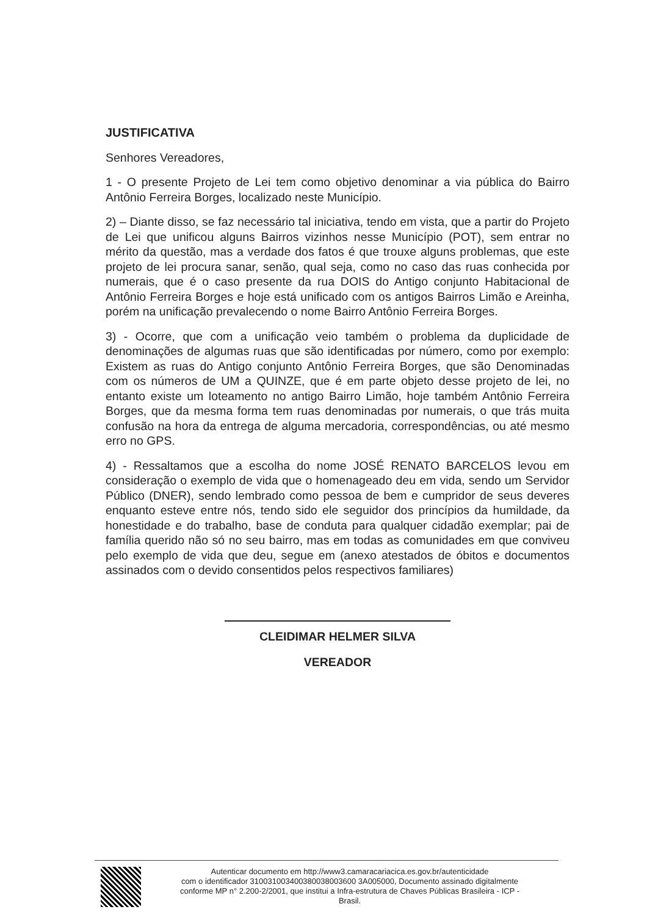JUSTIFICATIVA
Senhores Vereadores,
1 - O presente Projeto de Lei tem como objetivo denominar a via pública do Bairro Antônio Ferreira Borges, localizado neste Município.
2) – Diante disso, se faz necessário tal iniciativa, tendo em vista, que a partir do Projeto de Lei que unificou alguns Bairros vizinhos nesse Município (POT), sem entrar no mérito da questão, mas a verdade dos fatos é que trouxe alguns problemas, que este projeto de lei procura sanar, senão, qual seja, como no caso das ruas conhecida por numerais, que é o caso presente da rua DOIS do Antigo conjunto Habitacional de Antônio Ferreira Borges e hoje está unificado com os antigos Bairros Limão e Areinha, porém na unificação prevalecendo o nome Bairro Antônio Ferreira Borges.
3) - Ocorre, que com a unificação veio também o problema da duplicidade de denominações de algumas ruas que são identificadas por número, como por exemplo: Existem as ruas do Antigo conjunto Antônio Ferreira Borges, que são Denominadas com os números de UM a QUINZE, que é em parte objeto desse projeto de lei, no entanto existe um loteamento no antigo Bairro Limão, hoje também Antônio Ferreira Borges, que da mesma forma tem ruas denominadas por numerais, o que trás muita confusão na hora da entrega de alguma mercadoria, correspondências, ou até mesmo erro no GPS.
4) - Ressaltamos que a escolha do nome JOSÉ RENATO BARCELOS levou em consideração o exemplo de vida que o homenageado deu em vida, sendo um Servidor Público (DNER), sendo lembrado como pessoa de bem e cumpridor de seus deveres enquanto esteve entre nós, tendo sido ele seguidor dos princípios da humildade, da honestidade e do trabalho, base de conduta para qualquer cidadão exemplar; pai de família querido não só no seu bairro, mas em todas as comunidades em que conviveu pelo exemplo de vida que deu, segue em (anexo atestados de óbitos e documentos assinados com o devido consentidos pelos respectivos familiares)
CLEIDIMAR HELMER SILVA
VEREADOR
Autenticar documento em http://www3.camaracariacica.es.gov.br/autenticidade
com o identificador 310031003400380038003600 3A005000, Documento assinado digitalmente
conforme MP n° 2.200-2/2001, que institui a Infra-estrutura de Chaves Públicas Brasileira - ICP -
Brasil.